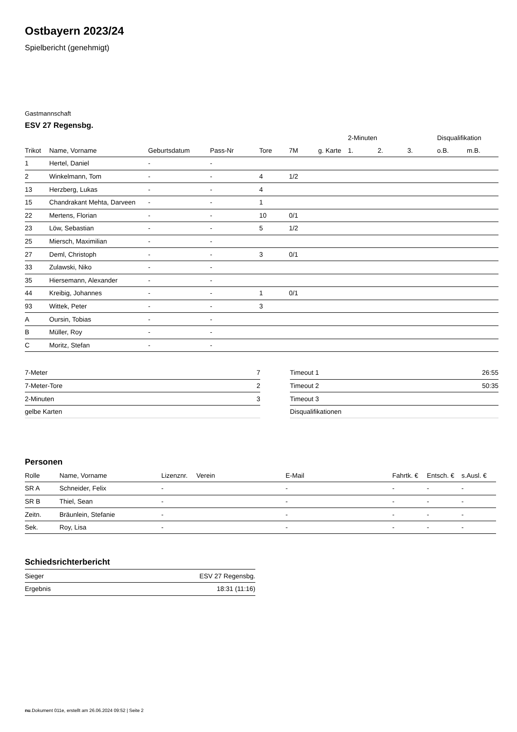Ostbayern 2023/24
Spielbericht (genehmigt)
Gastmannschaft
ESV 27 Regensbg.
| | | | | | | | 2-Minuten | | | Disqualifikation | |
| --- | --- | --- | --- | --- | --- | --- | --- | --- | --- | --- | --- |
| Trikot | Name, Vorname | Geburtsdatum | Pass-Nr | Tore | 7M | g. Karte | 1. | 2. | 3. | o.B. | m.B. |
| 1 | Hertel, Daniel | - | - | | | | | | | | |
| 2 | Winkelmann, Tom | - | - | 4 | 1/2 | | | | | | |
| 13 | Herzberg, Lukas | - | - | 4 | | | | | | | |
| 15 | Chandrakant Mehta, Darveen | - | - | 1 | | | | | | | |
| 22 | Mertens, Florian | - | - | 10 | 0/1 | | | | | | |
| 23 | Löw, Sebastian | - | - | 5 | 1/2 | | | | | | |
| 25 | Miersch, Maximilian | - | - | | | | | | | | |
| 27 | Deml, Christoph | - | - | 3 | 0/1 | | | | | | |
| 33 | Zulawski, Niko | - | - | | | | | | | | |
| 35 | Hiersemann, Alexander | - | - | | | | | | | | |
| 44 | Kreibig, Johannes | - | - | 1 | 0/1 | | | | | | |
| 93 | Wittek, Peter | - | - | 3 | | | | | | | |
| A | Oursin, Tobias | - | - | | | | | | | | |
| B | Müller, Roy | - | - | | | | | | | | |
| C | Moritz, Stefan | - | - | | | | | | | | |
| 7-Meter | 7 |
| 7-Meter-Tore | 2 |
| 2-Minuten | 3 |
| gelbe Karten | |
| Timeout 1 | 26:55 |
| Timeout 2 | 50:35 |
| Timeout 3 | |
| Disqualifikationen | |
Personen
| Rolle | Name, Vorname | Lizenznr. | Verein | E-Mail | Fahrtk. € | Entsch. € | s.Ausl. € |
| --- | --- | --- | --- | --- | --- | --- | --- |
| SR A | Schneider, Felix | - | | - | - | - | - |
| SR B | Thiel, Sean | - | | - | - | - | - |
| Zeitn. | Bräunlein, Stefanie | - | | - | - | - | - |
| Sek. | Roy, Lisa | - | | - | - | - | - |
Schiedsrichterbericht
| Sieger | ESV 27 Regensbg. |
| Ergebnis | 18:31 (11:16) |
nu.Dokument 011e, erstellt am 26.06.2024 09:52 | Seite 2